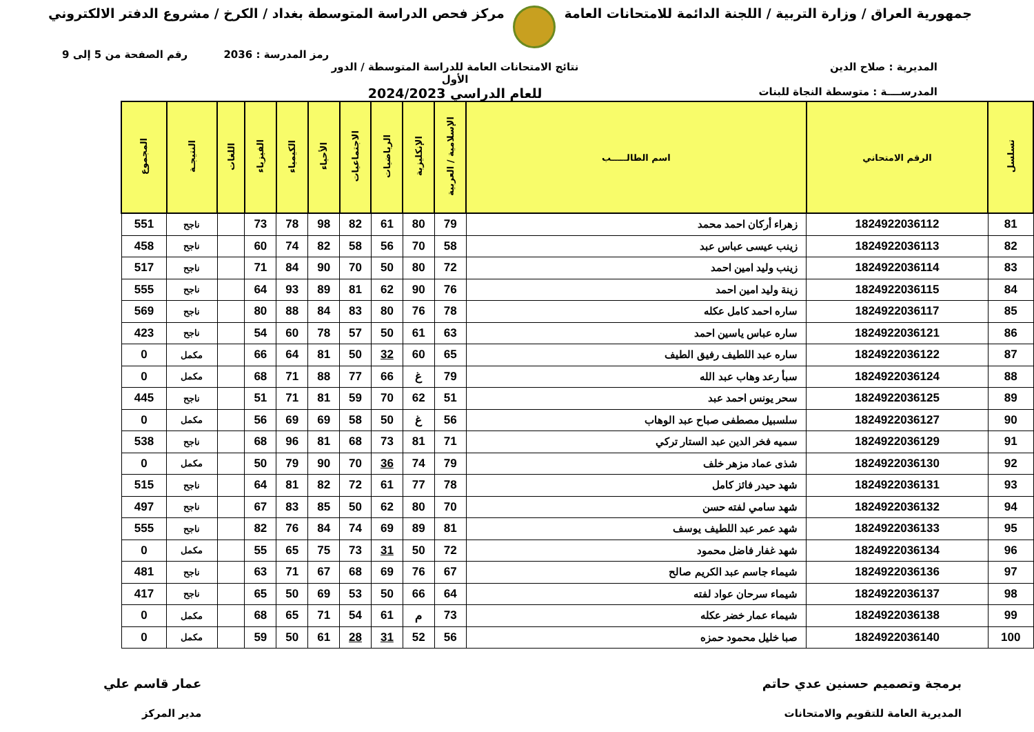جمهورية العراق / وزارة التربية / اللجنة الدائمة للامتحانات العامة
مركز فحص الدراسة المتوسطة بغداد / الكرخ / مشروع الدفتر الالكتروني
رمز المدرسة : 2036 رقم الصفحة من 5 إلى 9
المديرية : صلاح الدين
المدرســــة : متوسطة النجاة للبنات
نتائج الامتحانات العامة للدراسة المتوسطة / الدور الأول
للعام الدراسي 2024/2023
| تسلسل | الرقم الامتحاني | اسم الطالـــــب | الإسلامية / العربية | الإنكليزية | الرياضيات | الاجتماعيات | الأحياء | الكيمياء | الفيزياء | اللغات | النتيجـة | المجموع |
| --- | --- | --- | --- | --- | --- | --- | --- | --- | --- | --- | --- | --- |
| 81 | 1824922036112 | زهراء أركان احمد محمد | 79 | 80 | 61 | 82 | 98 | 78 | 73 | | ناجح | 551 |
| 82 | 1824922036113 | زينب عيسى عباس عبد | 58 | 70 | 56 | 58 | 82 | 74 | 60 | | ناجح | 458 |
| 83 | 1824922036114 | زينب وليد امين احمد | 72 | 80 | 50 | 70 | 90 | 84 | 71 | | ناجح | 517 |
| 84 | 1824922036115 | زينة وليد امين احمد | 76 | 90 | 62 | 81 | 89 | 93 | 64 | | ناجح | 555 |
| 85 | 1824922036117 | ساره احمد كامل عكله | 78 | 76 | 80 | 83 | 84 | 88 | 80 | | ناجح | 569 |
| 86 | 1824922036121 | ساره عباس ياسين احمد | 63 | 61 | 50 | 57 | 78 | 60 | 54 | | ناجح | 423 |
| 87 | 1824922036122 | ساره عبد اللطيف رفيق الطيف | 65 | 60 | 32 | 50 | 81 | 64 | 66 | | مكمل | 0 |
| 88 | 1824922036124 | سبأ رعد وهاب عبد الله | 79 | غ | 66 | 77 | 88 | 71 | 68 | | مكمل | 0 |
| 89 | 1824922036125 | سحر يونس احمد عبد | 51 | 62 | 70 | 59 | 81 | 71 | 51 | | ناجح | 445 |
| 90 | 1824922036127 | سلسبيل مصطفى صباح عبد الوهاب | 56 | غ | 50 | 58 | 69 | 69 | 56 | | مكمل | 0 |
| 91 | 1824922036129 | سميه فخر الدين عبد الستار تركي | 71 | 81 | 73 | 68 | 81 | 96 | 68 | | ناجح | 538 |
| 92 | 1824922036130 | شذى عماد مزهر خلف | 79 | 74 | 36 | 70 | 90 | 79 | 50 | | مكمل | 0 |
| 93 | 1824922036131 | شهد حيدر فائز كامل | 78 | 77 | 61 | 72 | 82 | 81 | 64 | | ناجح | 515 |
| 94 | 1824922036132 | شهد سامي لفته حسن | 70 | 80 | 62 | 50 | 85 | 83 | 67 | | ناجح | 497 |
| 95 | 1824922036133 | شهد عمر عبد اللطيف يوسف | 81 | 89 | 69 | 74 | 84 | 76 | 82 | | ناجح | 555 |
| 96 | 1824922036134 | شهد غفار فاضل محمود | 72 | 50 | 31 | 73 | 75 | 65 | 55 | | مكمل | 0 |
| 97 | 1824922036136 | شيماء جاسم عبد الكريم صالح | 67 | 76 | 69 | 68 | 67 | 71 | 63 | | ناجح | 481 |
| 98 | 1824922036137 | شيماء سرحان عواد لفته | 64 | 66 | 50 | 53 | 69 | 50 | 65 | | ناجح | 417 |
| 99 | 1824922036138 | شيماء عمار خضر عكله | 73 | م | 61 | 54 | 71 | 65 | 68 | | مكمل | 0 |
| 100 | 1824922036140 | صبا خليل محمود حمزه | 56 | 52 | 31 | 28 | 61 | 50 | 59 | | مكمل | 0 |
برمجة وتصميم حسنين عدي حاتم
المديرية العامة للتقويم والامتحانات
عمار قاسم علي
مدير المركز